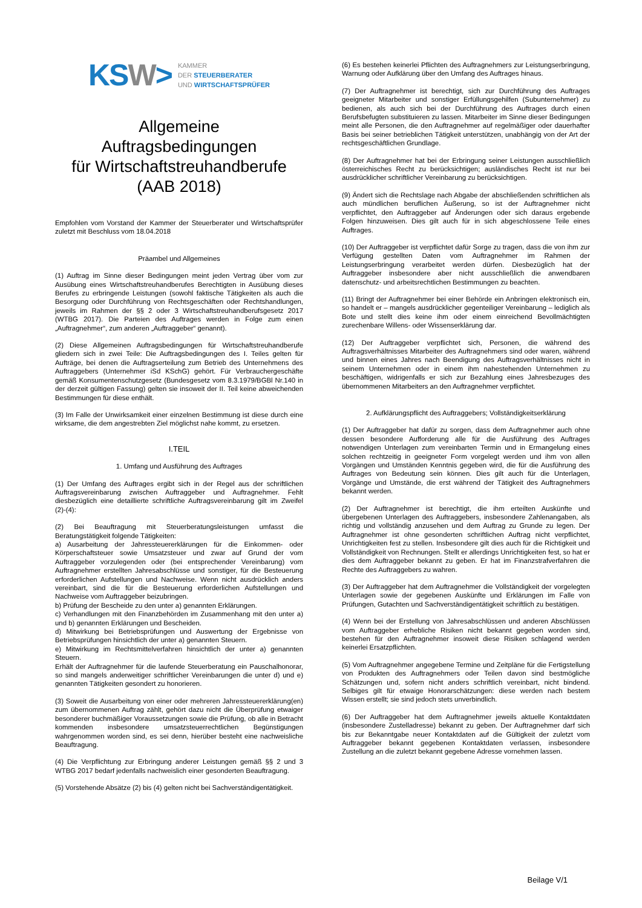KSW>
KAMMER
DER STEUERBERATER
UND WIRTSCHAFTSPRÜFER
Allgemeine
Auftragsbedingungen
für Wirtschaftstreuhandberufe
(AAB 2018)
Empfohlen vom Vorstand der Kammer der Steuerberater und Wirtschaftsprüfer zuletzt mit Beschluss vom 18.04.2018
Präambel und Allgemeines
(1) Auftrag im Sinne dieser Bedingungen meint jeden Vertrag über vom zur Ausübung eines Wirtschaftstreuhandberufes Berechtigten in Ausübung dieses Berufes zu erbringende Leistungen (sowohl faktische Tätigkeiten als auch die Besorgung oder Durchführung von Rechtsgeschäften oder Rechtshandlungen, jeweils im Rahmen der §§ 2 oder 3 Wirtschaftstreuhandberufsgesetz 2017 (WTBG 2017). Die Parteien des Auftrages werden in Folge zum einen „Auftragnehmer“, zum anderen „Auftraggeber“ genannt).
(2) Diese Allgemeinen Auftragsbedingungen für Wirtschaftstreuhandberufe gliedern sich in zwei Teile: Die Auftragsbedingungen des I. Teiles gelten für Aufträge, bei denen die Auftragserteilung zum Betrieb des Unternehmens des Auftraggebers (Unternehmer iSd KSchG) gehört. Für Verbrauchergeschäfte gemäß Konsumentenschutzgesetz (Bundesgesetz vom 8.3.1979/BGBl Nr.140 in der derzeit gültigen Fassung) gelten sie insoweit der II. Teil keine abweichenden Bestimmungen für diese enthält.
(3) Im Falle der Unwirksamkeit einer einzelnen Bestimmung ist diese durch eine wirksame, die dem angestrebten Ziel möglichst nahe kommt, zu ersetzen.
I.TEIL
1. Umfang und Ausführung des Auftrages
(1) Der Umfang des Auftrages ergibt sich in der Regel aus der schriftlichen Auftragsvereinbarung zwischen Auftraggeber und Auftragnehmer. Fehlt diesbezüglich eine detaillierte schriftliche Auftragsvereinbarung gilt im Zweifel (2)-(4):
(2) Bei Beauftragung mit Steuerberatungsleistungen umfasst die Beratungstätigkeit folgende Tätigkeiten:
a) Ausarbeitung der Jahressteuererklärungen für die Einkommen- oder Körperschaftsteuer sowie Umsatzsteuer und zwar auf Grund der vom Auftraggeber vorzulegenden oder (bei entsprechender Vereinbarung) vom Auftragnehmer erstellten Jahresabschlüsse und sonstiger, für die Besteuerung erforderlichen Aufstellungen und Nachweise. Wenn nicht ausdrücklich anders vereinbart, sind die für die Besteuerung erforderlichen Aufstellungen und Nachweise vom Auftraggeber beizubringen.
b) Prüfung der Bescheide zu den unter a) genannten Erklärungen.
c) Verhandlungen mit den Finanzbehörden im Zusammenhang mit den unter a) und b) genannten Erklärungen und Bescheiden.
d) Mitwirkung bei Betriebsprüfungen und Auswertung der Ergebnisse von Betriebsprüfungen hinsichtlich der unter a) genannten Steuern.
e) Mitwirkung im Rechtsmittelverfahren hinsichtlich der unter a) genannten Steuern.
Erhält der Auftragnehmer für die laufende Steuerberatung ein Pauschalhonorar, so sind mangels anderweitiger schriftlicher Vereinbarungen die unter d) und e) genannten Tätigkeiten gesondert zu honorieren.
(3) Soweit die Ausarbeitung von einer oder mehreren Jahressteuererklärung(en) zum übernommenen Auftrag zählt, gehört dazu nicht die Überprüfung etwaiger besonderer buchmäßiger Voraussetzungen sowie die Prüfung, ob alle in Betracht kommenden insbesondere umsatzsteuerrechtlichen Begünstigungen wahrgenommen worden sind, es sei denn, hierüber besteht eine nachweisliche Beauftragung.
(4) Die Verpflichtung zur Erbringung anderer Leistungen gemäß §§ 2 und 3 WTBG 2017 bedarf jedenfalls nachweislich einer gesonderten Beauftragung.
(5) Vorstehende Absätze (2) bis (4) gelten nicht bei Sachverständigentätigkeit.
(6) Es bestehen keinerlei Pflichten des Auftragnehmers zur Leistungserbringung, Warnung oder Aufklärung über den Umfang des Auftrages hinaus.
(7) Der Auftragnehmer ist berechtigt, sich zur Durchführung des Auftrages geeigneter Mitarbeiter und sonstiger Erfüllungsgehilfen (Subunternehmer) zu bedienen, als auch sich bei der Durchführung des Auftrages durch einen Berufsbefugten substituieren zu lassen. Mitarbeiter im Sinne dieser Bedingungen meint alle Personen, die den Auftragnehmer auf regelmäßiger oder dauerhafter Basis bei seiner betrieblichen Tätigkeit unterstützen, unabhängig von der Art der rechtsgeschäftlichen Grundlage.
(8) Der Auftragnehmer hat bei der Erbringung seiner Leistungen ausschließlich österreichisches Recht zu berücksichtigen; ausländisches Recht ist nur bei ausdrücklicher schriftlicher Vereinbarung zu berücksichtigen.
(9) Ändert sich die Rechtslage nach Abgabe der abschließenden schriftlichen als auch mündlichen beruflichen Äußerung, so ist der Auftragnehmer nicht verpflichtet, den Auftraggeber auf Änderungen oder sich daraus ergebende Folgen hinzuweisen. Dies gilt auch für in sich abgeschlossene Teile eines Auftrages.
(10) Der Auftraggeber ist verpflichtet dafür Sorge zu tragen, dass die von ihm zur Verfügung gestellten Daten vom Auftragnehmer im Rahmen der Leistungserbringung verarbeitet werden dürfen. Diesbezüglich hat der Auftraggeber insbesondere aber nicht ausschließlich die anwendbaren datenschutz- und arbeitsrechtlichen Bestimmungen zu beachten.
(11) Bringt der Auftragnehmer bei einer Behörde ein Anbringen elektronisch ein, so handelt er – mangels ausdrücklicher gegenteiliger Vereinbarung – lediglich als Bote und stellt dies keine ihm oder einem einreichend Bevollmächtigten zurechenbare Willens- oder Wissenserklärung dar.
(12) Der Auftraggeber verpflichtet sich, Personen, die während des Auftragsverhältnisses Mitarbeiter des Auftragnehmers sind oder waren, während und binnen eines Jahres nach Beendigung des Auftragsverhältnisses nicht in seinem Unternehmen oder in einem ihm nahestehenden Unternehmen zu beschäftigen, widrigenfalls er sich zur Bezahlung eines Jahresbezuges des übernommenen Mitarbeiters an den Auftragnehmer verpflichtet.
2. Aufklärungspflicht des Auftraggebers; Vollständigkeitserklärung
(1) Der Auftraggeber hat dafür zu sorgen, dass dem Auftragnehmer auch ohne dessen besondere Aufforderung alle für die Ausführung des Auftrages notwendigen Unterlagen zum vereinbarten Termin und in Ermangelung eines solchen rechtzeitig in geeigneter Form vorgelegt werden und ihm von allen Vorgängen und Umständen Kenntnis gegeben wird, die für die Ausführung des Auftrages von Bedeutung sein können. Dies gilt auch für die Unterlagen, Vorgänge und Umstände, die erst während der Tätigkeit des Auftragnehmers bekannt werden.
(2) Der Auftragnehmer ist berechtigt, die ihm erteilten Auskünfte und übergebenen Unterlagen des Auftraggebers, insbesondere Zahlenangaben, als richtig und vollständig anzusehen und dem Auftrag zu Grunde zu legen. Der Auftragnehmer ist ohne gesonderten schriftlichen Auftrag nicht verpflichtet, Unrichtigkeiten fest zu stellen. Insbesondere gilt dies auch für die Richtigkeit und Vollständigkeit von Rechnungen. Stellt er allerdings Unrichtigkeiten fest, so hat er dies dem Auftraggeber bekannt zu geben. Er hat im Finanzstrafverfahren die Rechte des Auftraggebers zu wahren.
(3) Der Auftraggeber hat dem Auftragnehmer die Vollständigkeit der vorgelegten Unterlagen sowie der gegebenen Auskünfte und Erklärungen im Falle von Prüfungen, Gutachten und Sachverständigentätigkeit schriftlich zu bestätigen.
(4) Wenn bei der Erstellung von Jahresabschlüssen und anderen Abschlüssen vom Auftraggeber erhebliche Risiken nicht bekannt gegeben worden sind, bestehen für den Auftragnehmer insoweit diese Risiken schlagend werden keinerlei Ersatzpflichten.
(5) Vom Auftragnehmer angegebene Termine und Zeitpläne für die Fertigstellung von Produkten des Auftragnehmers oder Teilen davon sind bestmögliche Schätzungen und, sofern nicht anders schriftlich vereinbart, nicht bindend. Selbiges gilt für etwaige Honorarschätzungen: diese werden nach bestem Wissen erstellt; sie sind jedoch stets unverbindlich.
(6) Der Auftraggeber hat dem Auftragnehmer jeweils aktuelle Kontaktdaten (insbesondere Zustelladresse) bekannt zu geben. Der Auftragnehmer darf sich bis zur Bekanntgabe neuer Kontaktdaten auf die Gültigkeit der zuletzt vom Auftraggeber bekannt gegebenen Kontaktdaten verlassen, insbesondere Zustellung an die zuletzt bekannt gegebene Adresse vornehmen lassen.
Beilage V/1